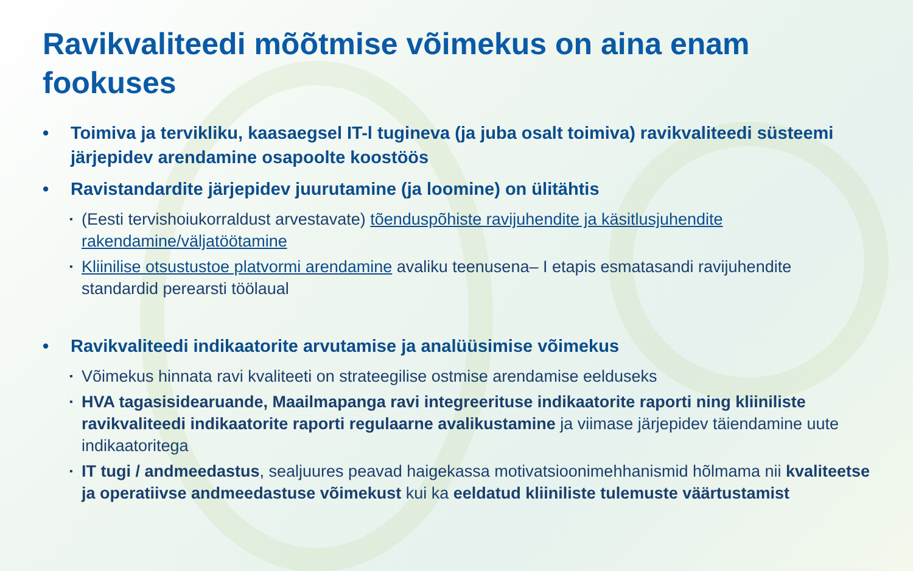Ravikvaliteedi mõõtmise võimekus on aina enam fookuses
• Toimiva ja tervikliku, kaasaegsel IT-l tugineva (ja juba osalt toimiva) ravikvaliteedi süsteemi järjepidev arendamine osapoolte koostöös
• Ravistandardite järjepidev juurutamine (ja loomine) on ülitähtis
▪ (Eesti tervishoiukorraldust arvestavate) tõenduspõhiste ravijuhendite ja käsitlusjuhendite rakendamine/väljatöötamine
▪ Kliinilise otsustustoe platvormi arendamine avaliku teenusena– I etapis esmatasandi ravijuhendite standardid perearsti töölaual
• Ravikvaliteedi indikaatorite arvutamise ja analüüsimise võimekus
▪ Võimekus hinnata ravi kvaliteeti on strateegilise ostmise arendamise eelduseks
▪ HVA tagasisidearuande, Maailmapanga ravi integreerituse indikaatorite raporti ning kliiniliste ravikvaliteedi indikaatorite raporti regulaarne avalikustamine ja viimase järjepidev täiendamine uute indikaatoritega
▪ IT tugi / andmeedastus, sealjuures peavad haigekassa motivatsioonimehhanismid hõlmama nii kvaliteetse ja operatiivse andmeedastuse võimekust kui ka eeldatud kliiniliste tulemuste väärtustamist